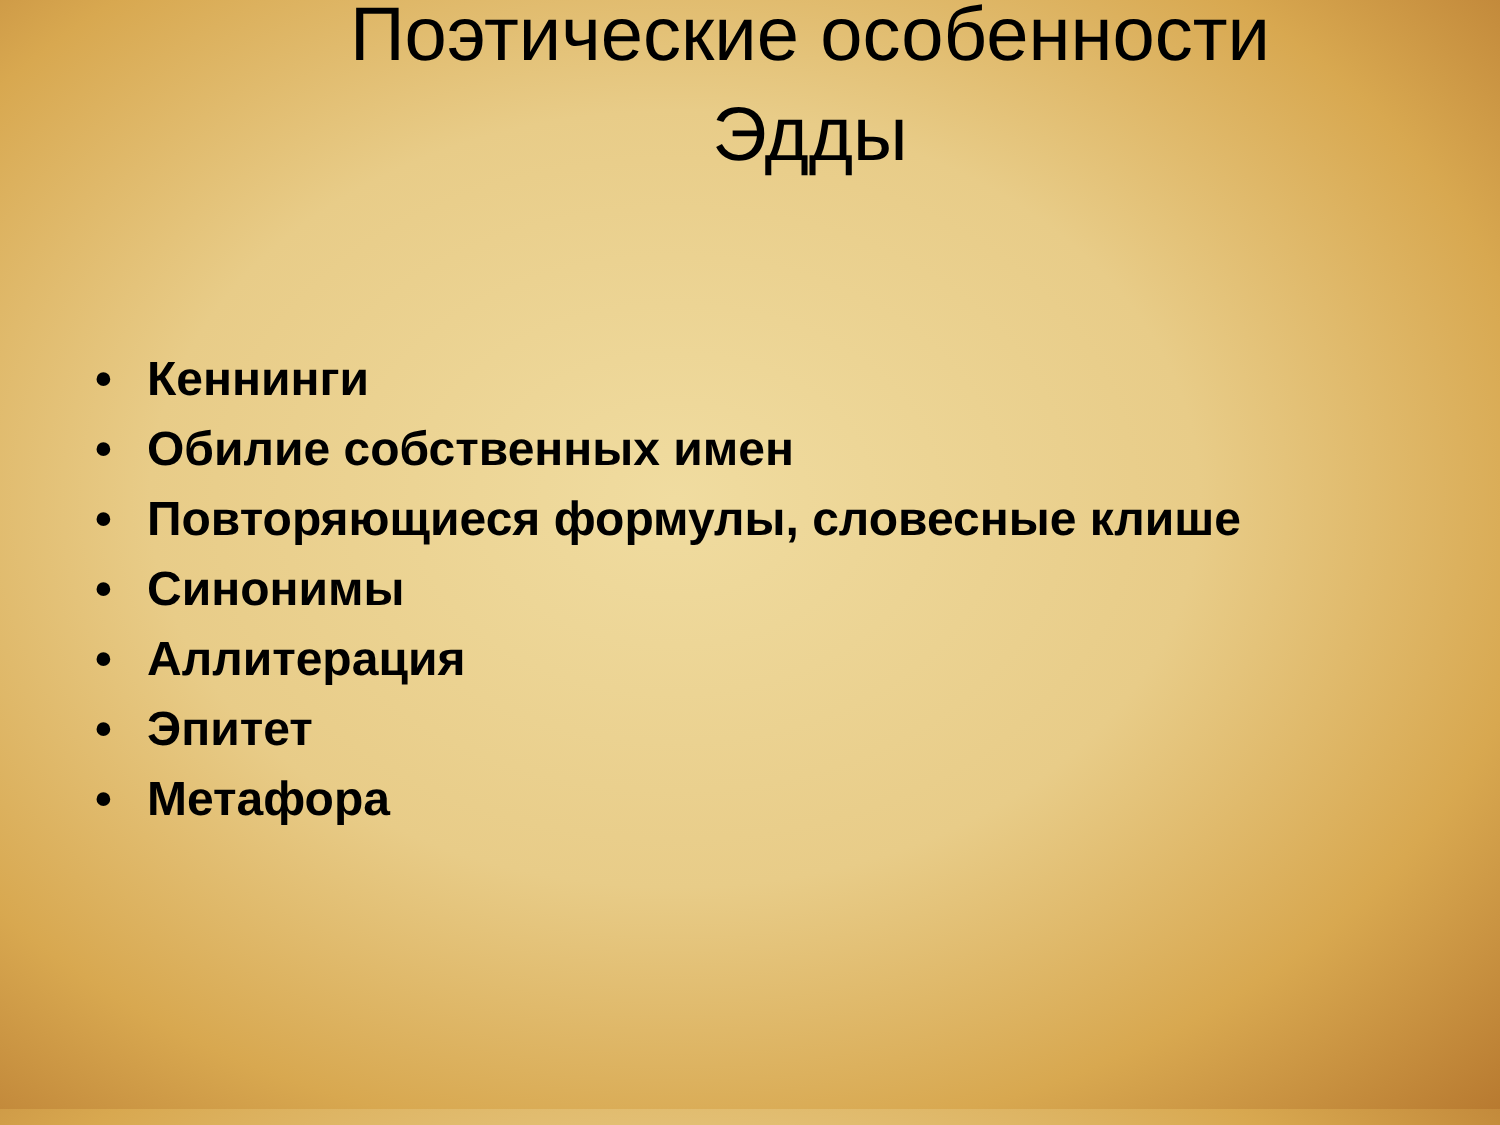Поэтические особенности Эдды
• Кеннинги
• Обилие собственных имен
• Повторяющиеся формулы, словесные клише
• Синонимы
• Аллитерация
• Эпитет
• Метафора